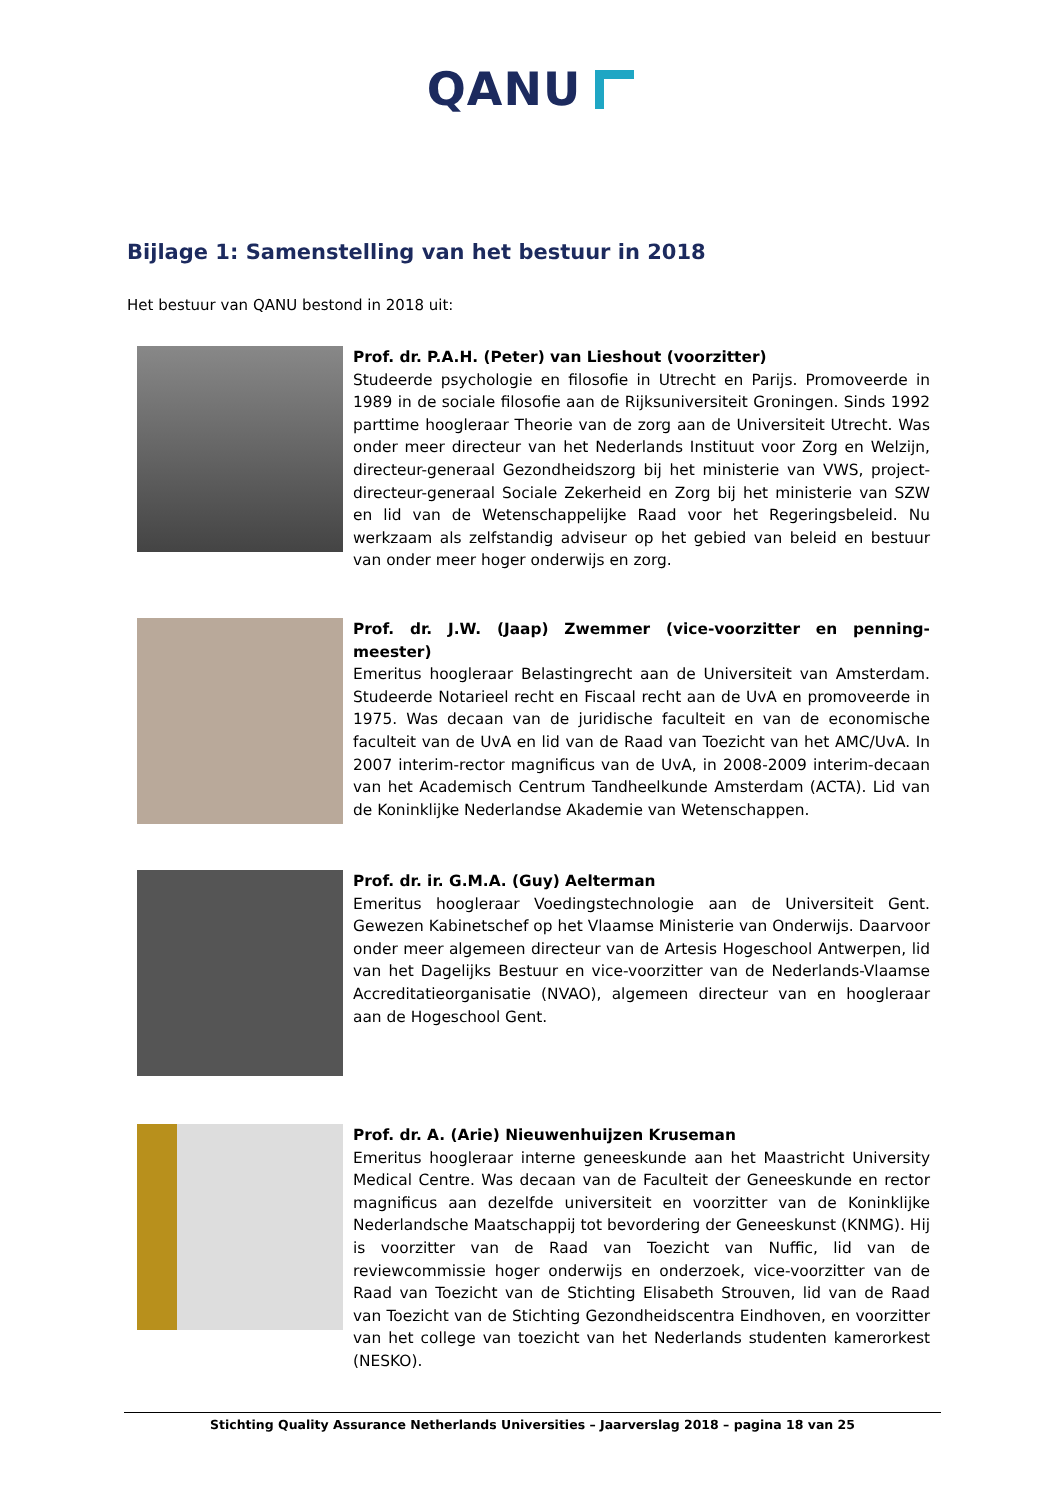QANU
Bijlage 1: Samenstelling van het bestuur in 2018
Het bestuur van QANU bestond in 2018 uit:
Prof. dr. P.A.H. (Peter) van Lieshout (voorzitter)
Studeerde psychologie en filosofie in Utrecht en Parijs. Promoveerde in 1989 in de sociale filosofie aan de Rijksuniversiteit Groningen. Sinds 1992 parttime hoogleraar Theorie van de zorg aan de Universiteit Utrecht. Was onder meer directeur van het Nederlands Instituut voor Zorg en Welzijn, directeur-generaal Gezondheidszorg bij het ministerie van VWS, project-directeur-generaal Sociale Zekerheid en Zorg bij het ministerie van SZW en lid van de Wetenschappelijke Raad voor het Regeringsbeleid. Nu werkzaam als zelfstandig adviseur op het gebied van beleid en bestuur van onder meer hoger onderwijs en zorg.
Prof. dr. J.W. (Jaap) Zwemmer (vice-voorzitter en penning-meester)
Emeritus hoogleraar Belastingrecht aan de Universiteit van Amsterdam. Studeerde Notarieel recht en Fiscaal recht aan de UvA en promoveerde in 1975. Was decaan van de juridische faculteit en van de economische faculteit van de UvA en lid van de Raad van Toezicht van het AMC/UvA. In 2007 interim-rector magnificus van de UvA, in 2008-2009 interim-decaan van het Academisch Centrum Tandheelkunde Amsterdam (ACTA). Lid van de Koninklijke Nederlandse Akademie van Wetenschappen.
Prof. dr. ir. G.M.A. (Guy) Aelterman
Emeritus hoogleraar Voedingstechnologie aan de Universiteit Gent. Gewezen Kabinetschef op het Vlaamse Ministerie van Onderwijs. Daarvoor onder meer algemeen directeur van de Artesis Hogeschool Antwerpen, lid van het Dagelijks Bestuur en vice-voorzitter van de Nederlands-Vlaamse Accreditatieorganisatie (NVAO), algemeen directeur van en hoogleraar aan de Hogeschool Gent.
Prof. dr. A. (Arie) Nieuwenhuijzen Kruseman
Emeritus hoogleraar interne geneeskunde aan het Maastricht University Medical Centre. Was decaan van de Faculteit der Geneeskunde en rector magnificus aan dezelfde universiteit en voorzitter van de Koninklijke Nederlandsche Maatschappij tot bevordering der Geneeskunst (KNMG). Hij is voorzitter van de Raad van Toezicht van Nuffic, lid van de reviewcommissie hoger onderwijs en onderzoek, vice-voorzitter van de Raad van Toezicht van de Stichting Elisabeth Strouven, lid van de Raad van Toezicht van de Stichting Gezondheidscentra Eindhoven, en voorzitter van het college van toezicht van het Nederlands studenten kamerorkest (NESKO).
Stichting Quality Assurance Netherlands Universities – Jaarverslag 2018 – pagina 18 van 25